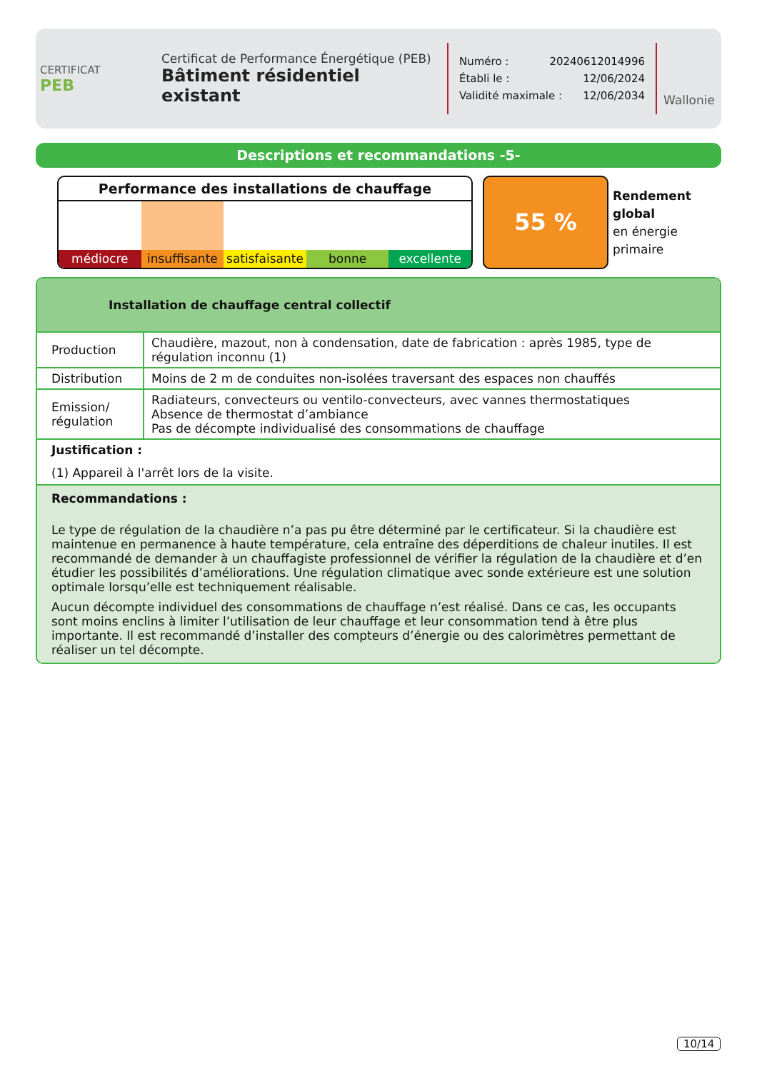CERTIFICAT
PEB
Certificat de Performance Énergétique (PEB)
Bâtiment résidentiel existant
Numéro : 20240612014996
Établi le : 12/06/2024
Validité maximale : 12/06/2034
Wallonie
Descriptions et recommandations -5-
Performance des installations de chauffage
médiocre insuffisante satisfaisante bonne excellente
55 %
Rendement
global
en énergie
primaire
Installation de chauffage central collectif
| Production | Chaudière, mazout, non à condensation, date de fabrication : après 1985, type de régulation inconnu (1) |
| Distribution | Moins de 2 m de conduites non-isolées traversant des espaces non chauffés |
| Emission/ régulation | Radiateurs, convecteurs ou ventilo-convecteurs, avec vannes thermostatiques Absence de thermostat d’ambiance Pas de décompte individualisé des consommations de chauffage |
Justification :
(1) Appareil à l'arrêt lors de la visite.
Recommandations :
Le type de régulation de la chaudière n’a pas pu être déterminé par le certificateur. Si la chaudière est maintenue en permanence à haute température, cela entraîne des déperditions de chaleur inutiles. Il est recommandé de demander à un chauffagiste professionnel de vérifier la régulation de la chaudière et d’en étudier les possibilités d’améliorations. Une régulation climatique avec sonde extérieure est une solution optimale lorsqu’elle est techniquement réalisable.
Aucun décompte individuel des consommations de chauffage n’est réalisé. Dans ce cas, les occupants sont moins enclins à limiter l’utilisation de leur chauffage et leur consommation tend à être plus importante. Il est recommandé d’installer des compteurs d’énergie ou des calorimètres permettant de réaliser un tel décompte.
10/14